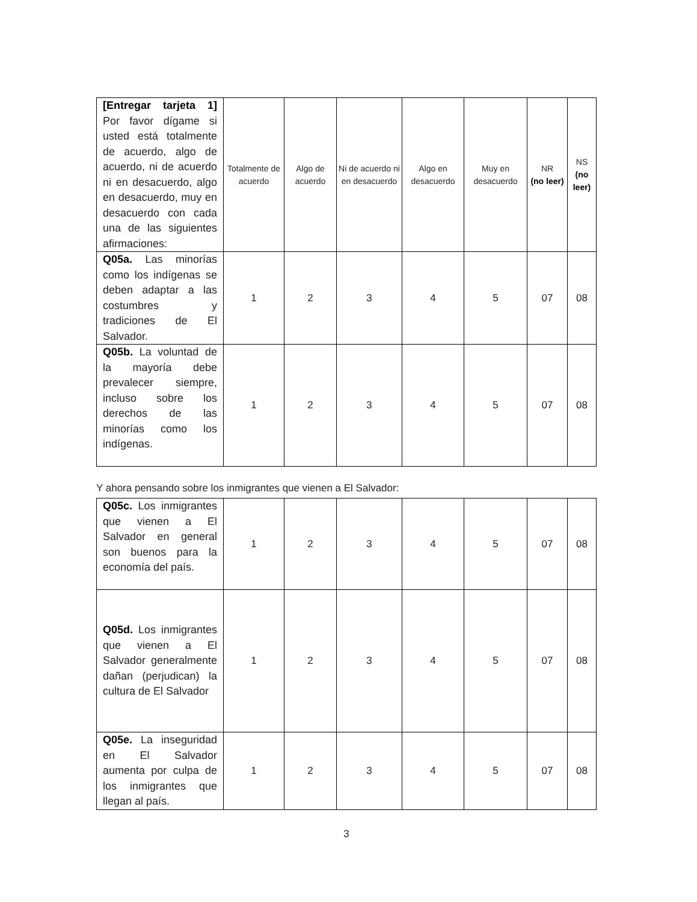| [Entregar tarjeta 1] Por favor dígame si usted está totalmente de acuerdo, algo de acuerdo, ni de acuerdo ni en desacuerdo, algo en desacuerdo, muy en desacuerdo con cada una de las siguientes afirmaciones: | Totalmente de acuerdo | Algo de acuerdo | Ni de acuerdo ni en desacuerdo | Algo en desacuerdo | Muy en desacuerdo | NR (no leer) | NS (no leer) |
| Q05a. Las minorías como los indígenas se deben adaptar a las costumbres y tradiciones de El Salvador. | 1 | 2 | 3 | 4 | 5 | 07 | 08 |
| Q05b. La voluntad de la mayoría debe prevalecer siempre, incluso sobre los derechos de las minorías como los indígenas. | 1 | 2 | 3 | 4 | 5 | 07 | 08 |
Y ahora pensando sobre los inmigrantes que vienen a El Salvador:
| Q05c. Los inmigrantes que vienen a El Salvador en general son buenos para la economía del país. | 1 | 2 | 3 | 4 | 5 | 07 | 08 |
| Q05d. Los inmigrantes que vienen a El Salvador generalmente dañan (perjudican) la cultura de El Salvador | 1 | 2 | 3 | 4 | 5 | 07 | 08 |
| Q05e. La inseguridad en El Salvador aumenta por culpa de los inmigrantes que llegan al país. | 1 | 2 | 3 | 4 | 5 | 07 | 08 |
3